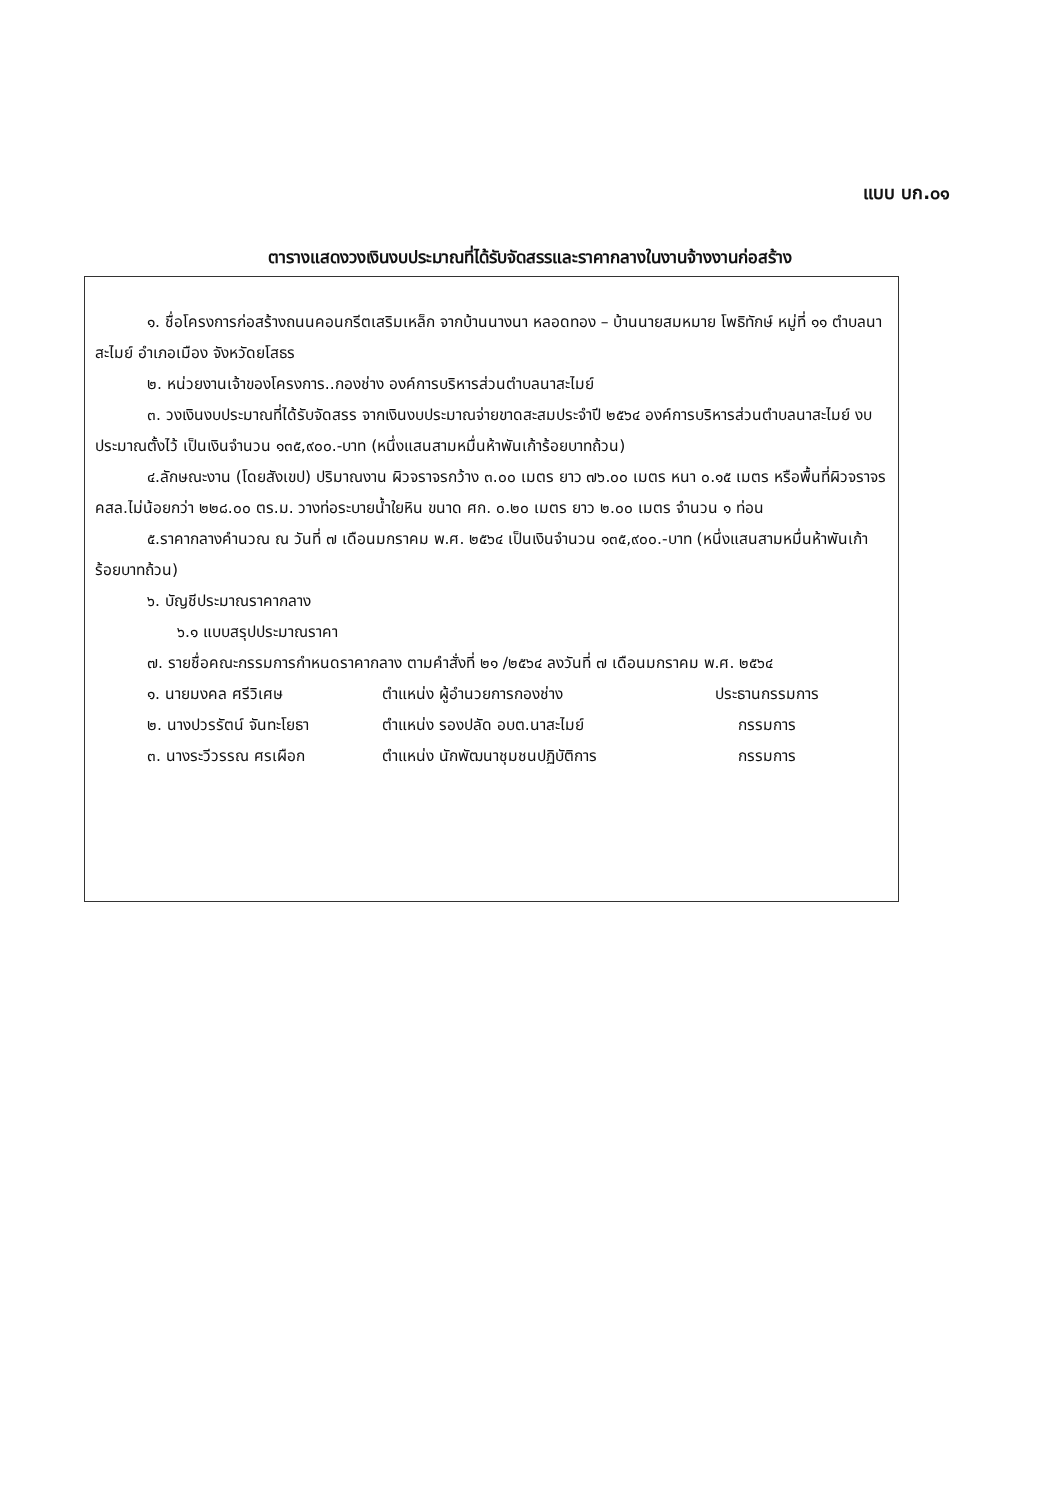แบบ บก.๐๑
ตารางแสดงวงเงินงบประมาณที่ได้รับจัดสรรและราคากลางในงานจ้างงานก่อสร้าง
๑. ชื่อโครงการก่อสร้างถนนคอนกรีตเสริมเหล็ก จากบ้านนางนา หลอดทอง – บ้านนายสมหมาย โพธิทักษ์ หมู่ที่ ๑๑ ตำบลนาสะไมย์ อำเภอเมือง จังหวัดยโสธร
๒. หน่วยงานเจ้าของโครงการ..กองช่าง องค์การบริหารส่วนตำบลนาสะไมย์
๓. วงเงินงบประมาณที่ได้รับจัดสรร จากเงินงบประมาณจ่ายขาดสะสมประจำปี ๒๕๖๔ องค์การบริหารส่วนตำบลนาสะไมย์ งบประมาณตั้งไว้ เป็นเงินจำนวน ๑๓๕,๙๐๐.-บาท (หนึ่งแสนสามหมื่นห้าพันเก้าร้อยบาทถ้วน)
๔.ลักษณะงาน (โดยสังเขป) ปริมาณงาน ผิวจราจรกว้าง ๓.๐๐ เมตร ยาว ๗๖.๐๐ เมตร หนา ๐.๑๕ เมตร หรือพื้นที่ผิวจราจร คสล.ไม่น้อยกว่า ๒๒๘.๐๐ ตร.ม. วางท่อระบายน้ำใยหิน ขนาด ศก. ๐.๒๐ เมตร ยาว ๒.๐๐ เมตร จำนวน ๑ ท่อน
๕.ราคากลางคำนวณ ณ วันที่ ๗ เดือนมกราคม พ.ศ. ๒๕๖๔ เป็นเงินจำนวน ๑๓๕,๙๐๐.-บาท (หนึ่งแสนสามหมื่นห้าพันเก้าร้อยบาทถ้วน)
๖. บัญชีประมาณราคากลาง
๖.๑ แบบสรุปประมาณราคา
๗. รายชื่อคณะกรรมการกำหนดราคากลาง ตามคำสั่งที่ ๒๑ /๒๕๖๔ ลงวันที่ ๗ เดือนมกราคม พ.ศ. ๒๕๖๔
๑. นายมงคล ศรีวิเศษ ตำแหน่ง ผู้อำนวยการกองช่าง ประธานกรรมการ
๒. นางปวรรัตน์ จันทะโยธา ตำแหน่ง รองปลัด อบต.นาสะไมย์ กรรมการ
๓. นางระวีวรรณ ศรเผือก ตำแหน่ง นักพัฒนาชุมชนปฏิบัติการ กรรมการ